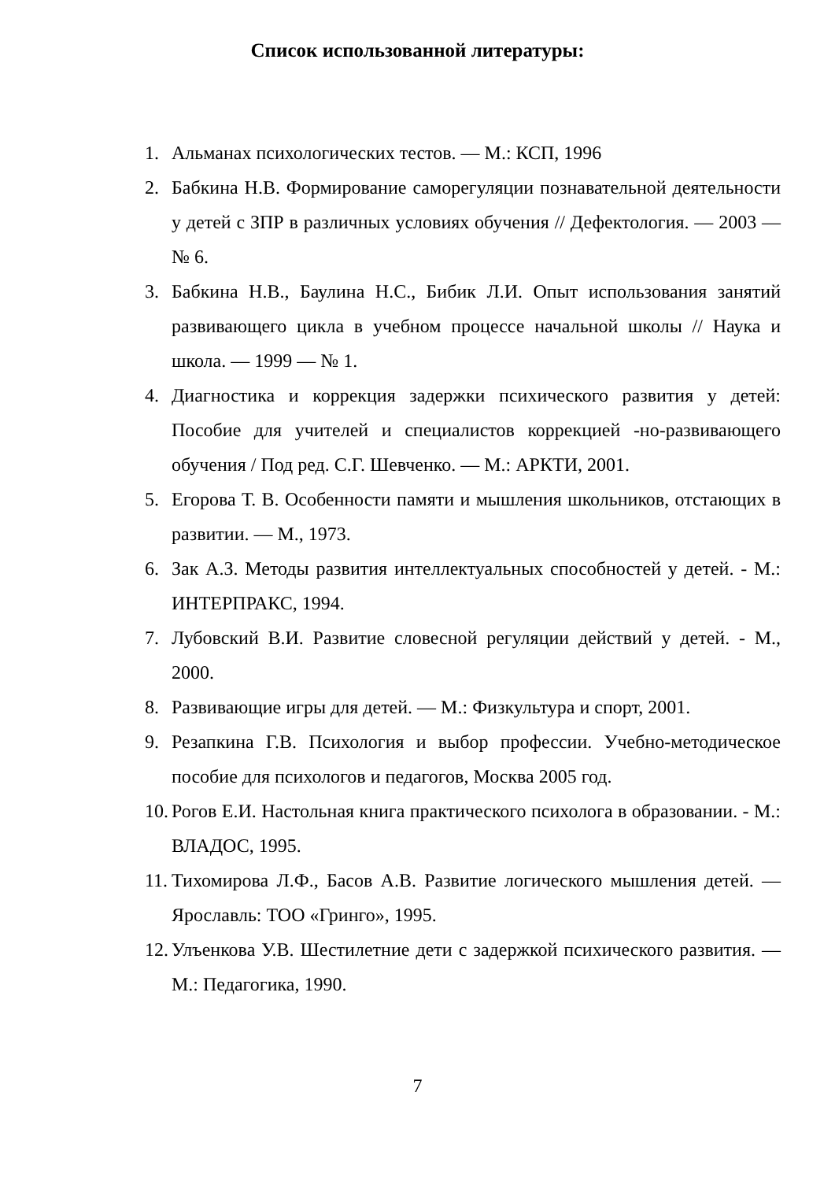Список использованной литературы:
1. Альманах психологических тестов. — М.: КСП, 1996
2. Бабкина Н.В. Формирование саморегуляции познавательной деятельности у детей с ЗПР в различных условиях обучения // Дефектология. — 2003 — № 6.
3. Бабкина Н.В., Баулина Н.С., Бибик Л.И. Опыт использования занятий развивающего цикла в учебном процессе начальной школы // Наука и школа. — 1999 — № 1.
4. Диагностика и коррекция задержки психического развития у детей: Пособие для учителей и специалистов коррекцией -но-развивающего обучения / Под ред. С.Г. Шевченко. — М.: АРКТИ, 2001.
5. Егорова Т. В. Особенности памяти и мышления школьников, отстающих в развитии. — М., 1973.
6. Зак А.З. Методы развития интеллектуальных способностей у детей. - М.: ИНТЕРПРАКС, 1994.
7. Лубовский В.И. Развитие словесной регуляции действий у детей. - М., 2000.
8. Развивающие игры для детей. — М.: Физкультура и спорт, 2001.
9. Резапкина Г.В. Психология и выбор профессии. Учебно-методическое пособие для психологов и педагогов, Москва 2005 год.
10. Рогов Е.И. Настольная книга практического психолога в образовании. - М.: ВЛАДОС, 1995.
11. Тихомирова Л.Ф., Басов А.В. Развитие логического мышления детей. — Ярославль: ТОО «Гринго», 1995.
12. Улъенкова У.В. Шестилетние дети с задержкой психического развития. — М.: Педагогика, 1990.
7